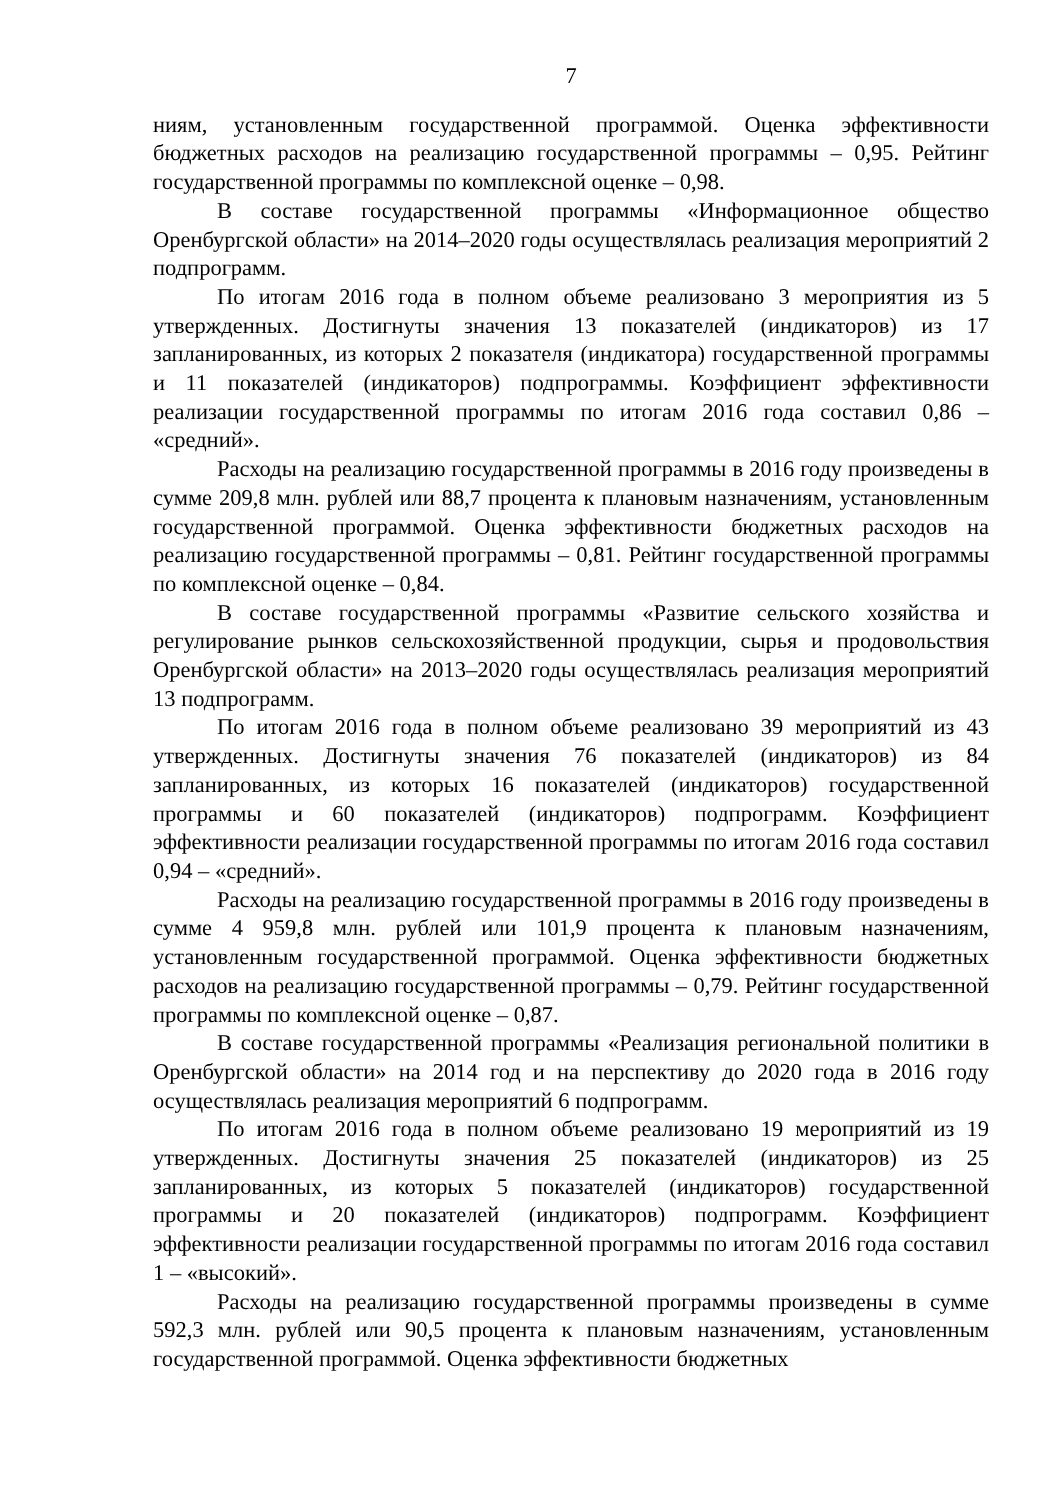7
ниям, установленным государственной программой. Оценка эффективности бюджетных расходов на реализацию государственной программы – 0,95. Рейтинг государственной программы по комплексной оценке – 0,98.
В составе государственной программы «Информационное общество Оренбургской области» на 2014–2020 годы осуществлялась реализация мероприятий 2 подпрограмм.
По итогам 2016 года в полном объеме реализовано 3 мероприятия из 5 утвержденных. Достигнуты значения 13 показателей (индикаторов) из 17 запланированных, из которых 2 показателя (индикатора) государственной программы и 11 показателей (индикаторов) подпрограммы. Коэффициент эффективности реализации государственной программы по итогам 2016 года составил 0,86 – «средний».
Расходы на реализацию государственной программы в 2016 году произведены в сумме 209,8 млн. рублей или 88,7 процента к плановым назначениям, установленным государственной программой. Оценка эффективности бюджетных расходов на реализацию государственной программы – 0,81. Рейтинг государственной программы по комплексной оценке – 0,84.
В составе государственной программы «Развитие сельского хозяйства и регулирование рынков сельскохозяйственной продукции, сырья и продовольствия Оренбургской области» на 2013–2020 годы осуществлялась реализация мероприятий 13 подпрограмм.
По итогам 2016 года в полном объеме реализовано 39 мероприятий из 43 утвержденных. Достигнуты значения 76 показателей (индикаторов) из 84 запланированных, из которых 16 показателей (индикаторов) государственной программы и 60 показателей (индикаторов) подпрограмм. Коэффициент эффективности реализации государственной программы по итогам 2016 года составил 0,94 – «средний».
Расходы на реализацию государственной программы в 2016 году произведены в сумме 4 959,8 млн. рублей или 101,9 процента к плановым назначениям, установленным государственной программой. Оценка эффективности бюджетных расходов на реализацию государственной программы – 0,79. Рейтинг государственной программы по комплексной оценке – 0,87.
В составе государственной программы «Реализация региональной политики в Оренбургской области» на 2014 год и на перспективу до 2020 года в 2016 году осуществлялась реализация мероприятий 6 подпрограмм.
По итогам 2016 года в полном объеме реализовано 19 мероприятий из 19 утвержденных. Достигнуты значения 25 показателей (индикаторов) из 25 запланированных, из которых 5 показателей (индикаторов) государственной программы и 20 показателей (индикаторов) подпрограмм. Коэффициент эффективности реализации государственной программы по итогам 2016 года составил 1 – «высокий».
Расходы на реализацию государственной программы произведены в сумме 592,3 млн. рублей или 90,5 процента к плановым назначениям, установленным государственной программой. Оценка эффективности бюджетных